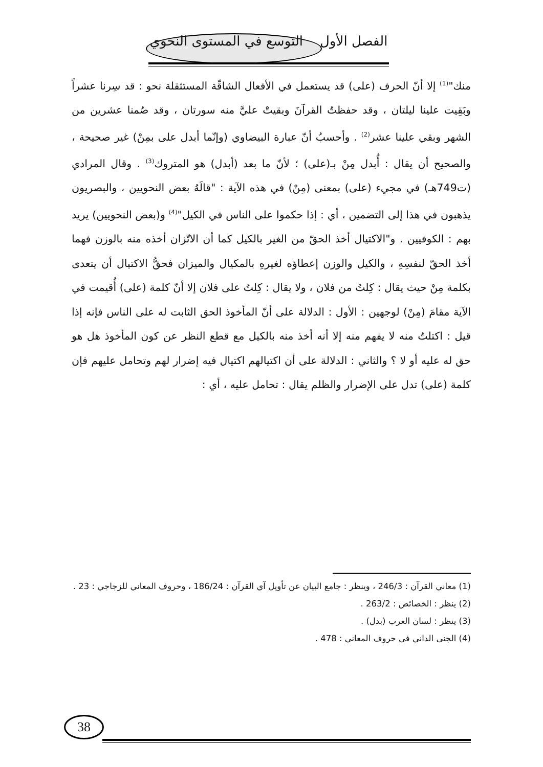الفصل الأول التوسع في المستوى النحوي
منك"<sup>(1)</sup> إلا أنّ الحرف (على) قد يستعمل في الأفعال الشاقّة المستثقلة نحو : قد سِرنا عشراً وبَقِيت علينا ليلتان ، وقد حفظتُ القرآنَ وبقيتْ عليَّ منه سورتان ، وقد صُمنا عشرين من الشهر وبقي علينا عشر<sup>(2)</sup> . وأحسبُ أنّ عبارة البيضاوي (وإنّما أبدل على بمِنْ) غير صحيحة ، والصحيح أن يقال : أُبدل مِنْ بـ(على) ؛ لأنّ ما بعد (أبدل) هو المتروك<sup>(3)</sup> . وقال المرادي (ت749هـ) في مجيء (على) بمعنى (مِنْ) في هذه الآية : "قالَهُ بعض النحويين ، والبصريون يذهبون في هذا إلى التضمين ، أي : إذا حكموا على الناس في الكيل"<sup>(4)</sup> و(بعض النحويين) يريد بهم : الكوفيين . و"الاكتيال أخذ الحقّ من الغير بالكيل كما أن الاتّزان أخذه منه بالوزن فهما أخذ الحقّ لنفسِهِ ، والكيل والوزن إعطاؤه لغيرهِ بالمكيال والميزان فحقُّ الاكتيال أن يتعدى بكلمة مِنْ حيث يقال : كِلتُ من فلان ، ولا يقال : كِلتُ على فلان إلا أنّ كلمة (على) أُقيمت في الآية مقامَ (مِنْ) لوجهين : الأول : الدلالة على أنّ المأخوذ الحق الثابت له على الناس فإنه إذا قيل : اكتلتُ منه لا يفهم منه إلا أنه أخذ منه بالكيل مع قطع النظر عن كون المأخوذ هل هو حق له عليه أو لا ؟ والثاني : الدلالة على أن اكتيالهم اكتيال فيه إضرار لهم وتحامل عليهم فإن كلمة (على) تدل على الإضرار والظلم يقال : تحامل عليه ، أي :
(1) معاني القرآن : 246/3 ، وينظر : جامع البيان عن تأويل آي القرآن : 186/24 ، وحروف المعاني للزجاجي : 23 .
(2) ينظر : الخصائص : 263/2 .
(3) ينظر : لسان العرب (بدل) .
(4) الجنى الداني في حروف المعاني : 478 .
38